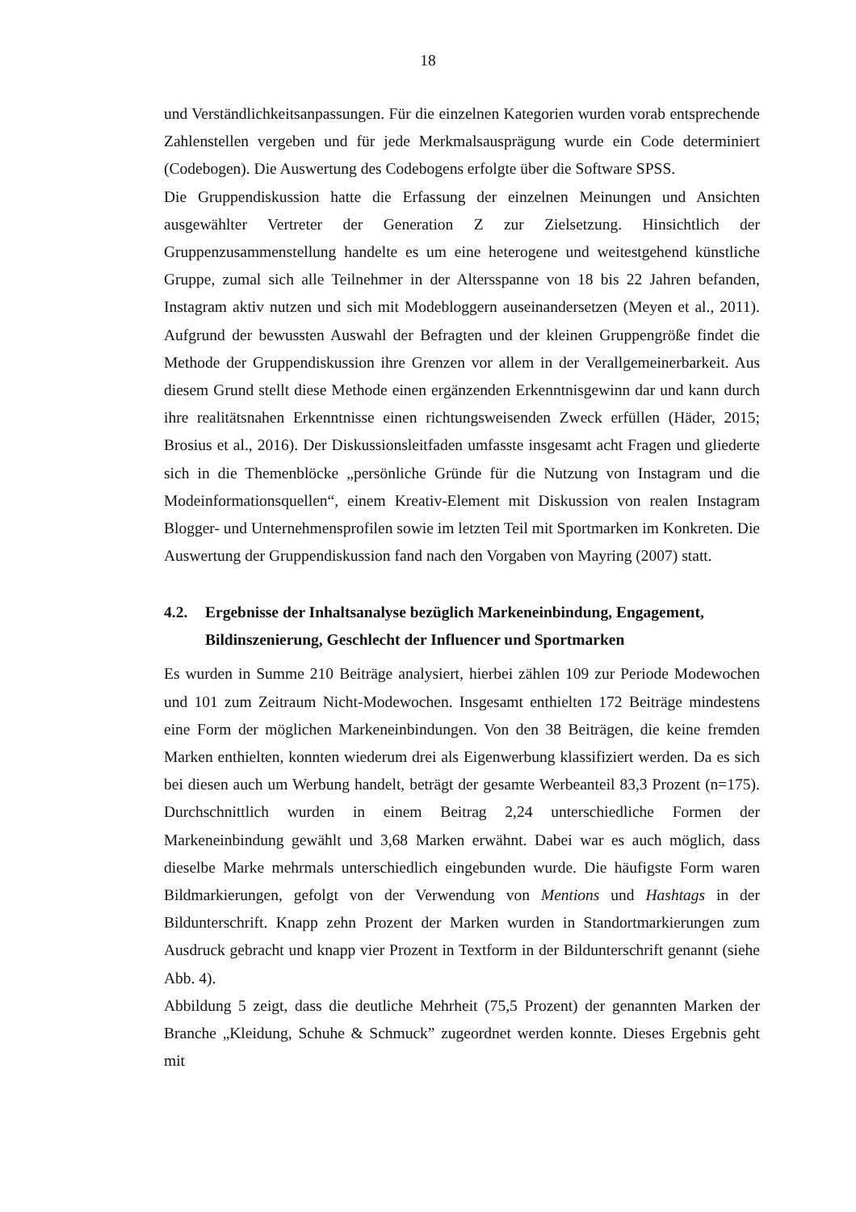18
und Verständlichkeitsanpassungen. Für die einzelnen Kategorien wurden vorab entsprechende Zahlenstellen vergeben und für jede Merkmalsausprägung wurde ein Code determiniert (Codebogen). Die Auswertung des Codebogens erfolgte über die Software SPSS.
Die Gruppendiskussion hatte die Erfassung der einzelnen Meinungen und Ansichten ausgewählter Vertreter der Generation Z zur Zielsetzung. Hinsichtlich der Gruppenzusammenstellung handelte es um eine heterogene und weitestgehend künstliche Gruppe, zumal sich alle Teilnehmer in der Altersspanne von 18 bis 22 Jahren befanden, Instagram aktiv nutzen und sich mit Modebloggern auseinandersetzen (Meyen et al., 2011). Aufgrund der bewussten Auswahl der Befragten und der kleinen Gruppengröße findet die Methode der Gruppendiskussion ihre Grenzen vor allem in der Verallgemeinerbarkeit. Aus diesem Grund stellt diese Methode einen ergänzenden Erkenntnisgewinn dar und kann durch ihre realitätsnahen Erkenntnisse einen richtungsweisenden Zweck erfüllen (Häder, 2015; Brosius et al., 2016). Der Diskussionsleitfaden umfasste insgesamt acht Fragen und gliederte sich in die Themenblöcke „persönliche Gründe für die Nutzung von Instagram und die Modeinformationsquellen“, einem Kreativ-Element mit Diskussion von realen Instagram Blogger- und Unternehmensprofilen sowie im letzten Teil mit Sportmarken im Konkreten. Die Auswertung der Gruppendiskussion fand nach den Vorgaben von Mayring (2007) statt.
4.2. Ergebnisse der Inhaltsanalyse bezüglich Markeneinbindung, Engagement, Bildinszenierung, Geschlecht der Influencer und Sportmarken
Es wurden in Summe 210 Beiträge analysiert, hierbei zählen 109 zur Periode Modewochen und 101 zum Zeitraum Nicht-Modewochen. Insgesamt enthielten 172 Beiträge mindestens eine Form der möglichen Markeneinbindungen. Von den 38 Beiträgen, die keine fremden Marken enthielten, konnten wiederum drei als Eigenwerbung klassifiziert werden. Da es sich bei diesen auch um Werbung handelt, beträgt der gesamte Werbeanteil 83,3 Prozent (n=175). Durchschnittlich wurden in einem Beitrag 2,24 unterschiedliche Formen der Markeneinbindung gewählt und 3,68 Marken erwähnt. Dabei war es auch möglich, dass dieselbe Marke mehrmals unterschiedlich eingebunden wurde. Die häufigste Form waren Bildmarkierungen, gefolgt von der Verwendung von Mentions und Hashtags in der Bildunterschrift. Knapp zehn Prozent der Marken wurden in Standortmarkierungen zum Ausdruck gebracht und knapp vier Prozent in Textform in der Bildunterschrift genannt (siehe Abb. 4).
Abbildung 5 zeigt, dass die deutliche Mehrheit (75,5 Prozent) der genannten Marken der Branche „Kleidung, Schuhe & Schmuck” zugeordnet werden konnte. Dieses Ergebnis geht mit